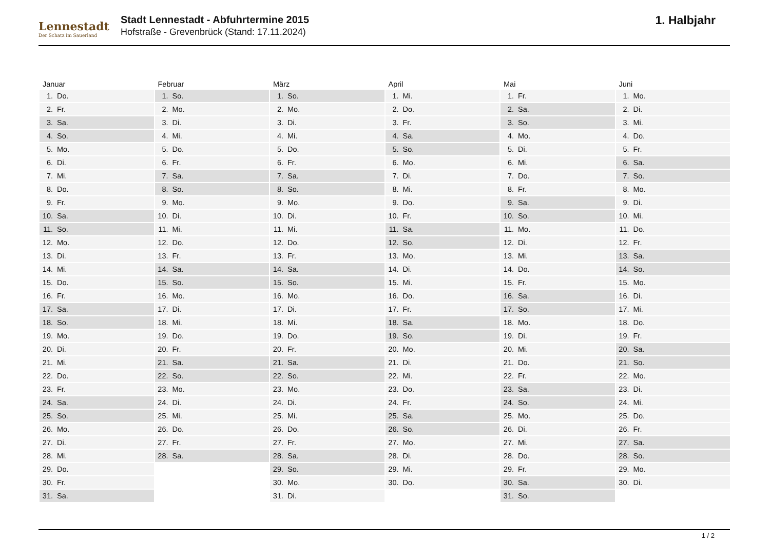Lennestadt
Der Schatz im Sauerland
Stadt Lennestadt - Abfuhrtermine 2015
Hofstraße - Grevenbrück (Stand: 17.11.2024)
1. Halbjahr
| Januar | Februar | März | April | Mai | Juni |
| --- | --- | --- | --- | --- | --- |
| 1. Do. | 1. So. | 1. So. | 1. Mi. | 1. Fr. | 1. Mo. |
| 2. Fr. | 2. Mo. | 2. Mo. | 2. Do. | 2. Sa. | 2. Di. |
| 3. Sa. | 3. Di. | 3. Di. | 3. Fr. | 3. So. | 3. Mi. |
| 4. So. | 4. Mi. | 4. Mi. | 4. Sa. | 4. Mo. | 4. Do. |
| 5. Mo. | 5. Do. | 5. Do. | 5. So. | 5. Di. | 5. Fr. |
| 6. Di. | 6. Fr. | 6. Fr. | 6. Mo. | 6. Mi. | 6. Sa. |
| 7. Mi. | 7. Sa. | 7. Sa. | 7. Di. | 7. Do. | 7. So. |
| 8. Do. | 8. So. | 8. So. | 8. Mi. | 8. Fr. | 8. Mo. |
| 9. Fr. | 9. Mo. | 9. Mo. | 9. Do. | 9. Sa. | 9. Di. |
| 10. Sa. | 10. Di. | 10. Di. | 10. Fr. | 10. So. | 10. Mi. |
| 11. So. | 11. Mi. | 11. Mi. | 11. Sa. | 11. Mo. | 11. Do. |
| 12. Mo. | 12. Do. | 12. Do. | 12. So. | 12. Di. | 12. Fr. |
| 13. Di. | 13. Fr. | 13. Fr. | 13. Mo. | 13. Mi. | 13. Sa. |
| 14. Mi. | 14. Sa. | 14. Sa. | 14. Di. | 14. Do. | 14. So. |
| 15. Do. | 15. So. | 15. So. | 15. Mi. | 15. Fr. | 15. Mo. |
| 16. Fr. | 16. Mo. | 16. Mo. | 16. Do. | 16. Sa. | 16. Di. |
| 17. Sa. | 17. Di. | 17. Di. | 17. Fr. | 17. So. | 17. Mi. |
| 18. So. | 18. Mi. | 18. Mi. | 18. Sa. | 18. Mo. | 18. Do. |
| 19. Mo. | 19. Do. | 19. Do. | 19. So. | 19. Di. | 19. Fr. |
| 20. Di. | 20. Fr. | 20. Fr. | 20. Mo. | 20. Mi. | 20. Sa. |
| 21. Mi. | 21. Sa. | 21. Sa. | 21. Di. | 21. Do. | 21. So. |
| 22. Do. | 22. So. | 22. So. | 22. Mi. | 22. Fr. | 22. Mo. |
| 23. Fr. | 23. Mo. | 23. Mo. | 23. Do. | 23. Sa. | 23. Di. |
| 24. Sa. | 24. Di. | 24. Di. | 24. Fr. | 24. So. | 24. Mi. |
| 25. So. | 25. Mi. | 25. Mi. | 25. Sa. | 25. Mo. | 25. Do. |
| 26. Mo. | 26. Do. | 26. Do. | 26. So. | 26. Di. | 26. Fr. |
| 27. Di. | 27. Fr. | 27. Fr. | 27. Mo. | 27. Mi. | 27. Sa. |
| 28. Mi. | 28. Sa. | 28. Sa. | 28. Di. | 28. Do. | 28. So. |
| 29. Do. | | 29. So. | 29. Mi. | 29. Fr. | 29. Mo. |
| 30. Fr. | | 30. Mo. | 30. Do. | 30. Sa. | 30. Di. |
| 31. Sa. | | 31. Di. | | 31. So. | |
1 / 2